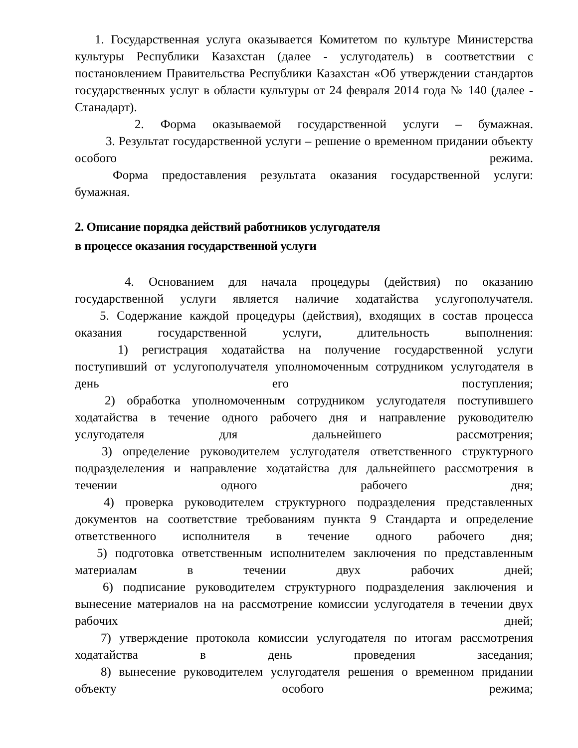1. Государственная услуга оказывается Комитетом по культуре Министерства культуры Республики Казахстан (далее - услугодатель) в соответствии с постановлением Правительства Республики Казахстан «Об утверждении стандартов государственных услуг в области культуры от 24 февраля 2014 года № 140 (далее - Станадарт).
2. Форма оказываемой государственной услуги – бумажная.
3. Результат государственной услуги – решение о временном придании объекту особого режима.
Форма предоставления результата оказания государственной услуги: бумажная.
2. Описание порядка действий работников услугодателя
в процессе оказания государственной услуги
4. Основанием для начала процедуры (действия) по оказанию государственной услуги является наличие ходатайства услугополучателя.
5. Содержание каждой процедуры (действия), входящих в состав процесса оказания государственной услуги, длительность выполнения:
1) регистрация ходатайства на получение государственной услуги поступивший от услугополучателя уполномоченным сотрудником услугодателя в день его поступления;
2) обработка уполномоченным сотрудником услугодателя поступившего ходатайства в течение одного рабочего дня и направление руководителю услугодателя для дальнейшего рассмотрения;
3) определение руководителем услугодателя ответственного структурного подразделеления и направление ходатайства для дальнейшего рассмотрения в течении одного рабочего дня;
4) проверка руководителем структурного подразделения представленных документов на соответствие требованиям пункта 9 Стандарта и определение ответственного исполнителя в течение одного рабочего дня;
5) подготовка ответственным исполнителем заключения по представленным материалам в течении двух рабочих дней;
6) подписание руководителем структурного подразделения заключения и вынесение материалов на на рассмотрение комиссии услугодателя в течении двух рабочих дней;
7) утверждение протокола комиссии услугодателя по итогам рассмотрения ходатайства в день проведения заседания;
8) вынесение руководителем услугодателя решения о временном придании объекту особого режима;